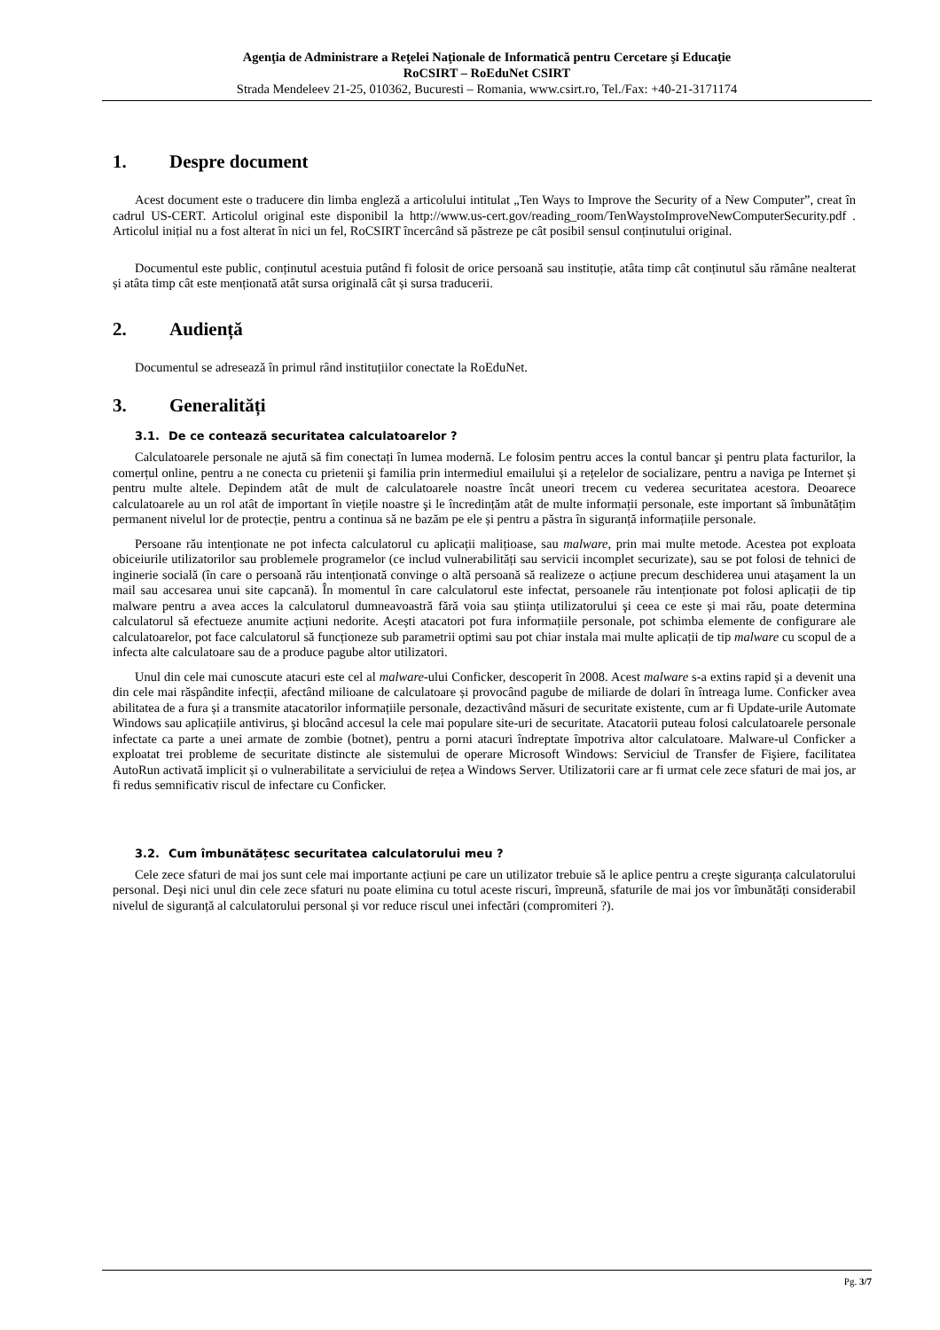Agenţia de Administrare a Reţelei Naţionale de Informatică pentru Cercetare şi Educaţie
RoCSIRT – RoEduNet CSIRT
Strada Mendeleev 21-25, 010362, Bucuresti – Romania, www.csirt.ro, Tel./Fax: +40-21-3171174
1. Despre document
Acest document este o traducere din limba engleză a articolului intitulat „Ten Ways to Improve the Security of a New Computer”, creat în cadrul US-CERT. Articolul original este disponibil la http://www.us-cert.gov/reading_room/TenWaystoImproveNewComputerSecurity.pdf . Articolul inițial nu a fost alterat în nici un fel, RoCSIRT încercând să păstreze pe cât posibil sensul conținutului original.
Documentul este public, conținutul acestuia putând fi folosit de orice persoană sau instituție, atâta timp cât conținutul său rămâne nealterat și atâta timp cât este menționată atât sursa originală cât și sursa traducerii.
2. Audiență
Documentul se adresează în primul rând instituțiilor conectate la RoEduNet.
3. Generalități
3.1. De ce contează securitatea calculatoarelor ?
Calculatoarele personale ne ajută să fim conectați în lumea modernă. Le folosim pentru acces la contul bancar şi pentru plata facturilor, la comerțul online, pentru a ne conecta cu prietenii şi familia prin intermediul emailului și a rețelelor de socializare, pentru a naviga pe Internet și pentru multe altele. Depindem atât de mult de calculatoarele noastre încât uneori trecem cu vederea securitatea acestora. Deoarece calculatoarele au un rol atât de important în viețile noastre şi le încredințăm atât de multe informații personale, este important să îmbunătățim permanent nivelul lor de protecție, pentru a continua să ne bazăm pe ele și pentru a păstra în siguranță informațiile personale.
Persoane rău intenționate ne pot infecta calculatorul cu aplicații malițioase, sau malware, prin mai multe metode. Acestea pot exploata obiceiurile utilizatorilor sau problemele programelor (ce includ vulnerabilități sau servicii incomplet securizate), sau se pot folosi de tehnici de inginerie socială (în care o persoană rău intenționată convinge o altă persoană să realizeze o acțiune precum deschiderea unui ataşament la un mail sau accesarea unui site capcană). În momentul în care calculatorul este infectat, persoanele rău intenționate pot folosi aplicații de tip malware pentru a avea acces la calculatorul dumneavoastră fără voia sau știința utilizatorului şi ceea ce este și mai rău, poate determina calculatorul să efectueze anumite acțiuni nedorite. Acești atacatori pot fura informațiile personale, pot schimba elemente de configurare ale calculatoarelor, pot face calculatorul să funcționeze sub parametrii optimi sau pot chiar instala mai multe aplicații de tip malware cu scopul de a infecta alte calculatoare sau de a produce pagube altor utilizatori.
Unul din cele mai cunoscute atacuri este cel al malware-ului Conficker, descoperit în 2008. Acest malware s-a extins rapid și a devenit una din cele mai răspândite infecții, afectând milioane de calculatoare și provocând pagube de miliarde de dolari în întreaga lume. Conficker avea abilitatea de a fura și a transmite atacatorilor informațiile personale, dezactivând măsuri de securitate existente, cum ar fi Update-urile Automate Windows sau aplicațiile antivirus, şi blocând accesul la cele mai populare site-uri de securitate. Atacatorii puteau folosi calculatoarele personale infectate ca parte a unei armate de zombie (botnet), pentru a porni atacuri îndreptate împotriva altor calculatoare. Malware-ul Conficker a exploatat trei probleme de securitate distincte ale sistemului de operare Microsoft Windows: Serviciul de Transfer de Fişiere, facilitatea AutoRun activată implicit și o vulnerabilitate a serviciului de rețea a Windows Server. Utilizatorii care ar fi urmat cele zece sfaturi de mai jos, ar fi redus semnificativ riscul de infectare cu Conficker.
3.2. Cum îmbunătățesc securitatea calculatorului meu ?
Cele zece sfaturi de mai jos sunt cele mai importante acțiuni pe care un utilizator trebuie să le aplice pentru a creşte siguranța calculatorului personal. Deşi nici unul din cele zece sfaturi nu poate elimina cu totul aceste riscuri, împreună, sfaturile de mai jos vor îmbunătăți considerabil nivelul de siguranță al calculatorului personal și vor reduce riscul unei infectări (compromiteri ?).
Pg. 3/7